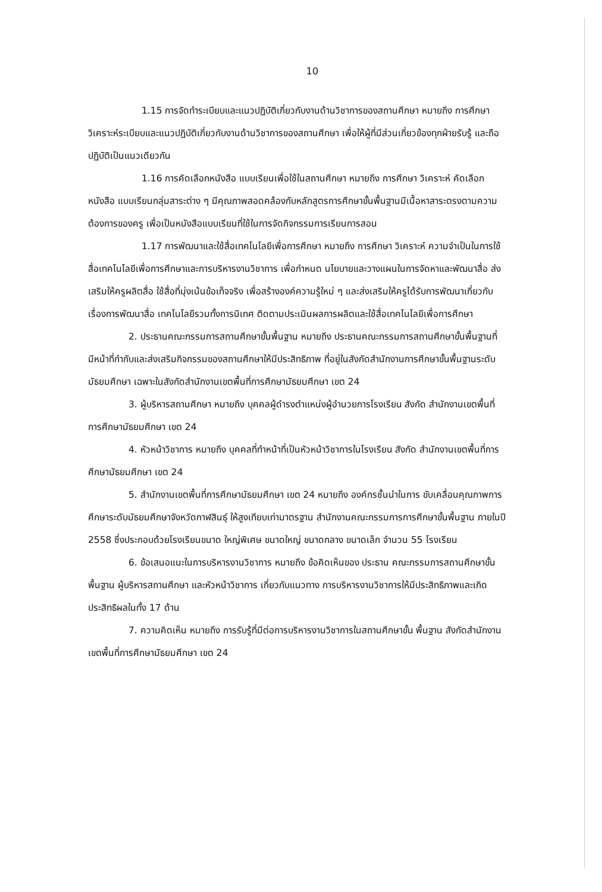10
1.15 การจัดทำระเบียบและแนวปฏิบัติเกี่ยวกับงานด้านวิชาการของสถานศึกษา หมายถึง การศึกษาวิเคราะห์ระเบียบและแนวปฏิบัติเกี่ยวกับงานด้านวิชาการของสถานศึกษา เพื่อให้ผู้ที่มีส่วนเกี่ยวข้องทุกฝ่ายรับรู้ และถือปฏิบัติเป็นแนวเดียวกัน
1.16 การคัดเลือกหนังสือ แบบเรียนเพื่อใช้ในสถานศึกษา หมายถึง การศึกษา วิเคราะห์ คัดเลือกหนังสือ แบบเรียนกลุ่มสาระต่าง ๆ มีคุณภาพสอดคล้องกับหลักสูตรการศึกษาขั้นพื้นฐานมีเนื้อหาสาระตรงตามความต้องการของครู เพื่อเป็นหนังสือแบบเรียนที่ใช้ในการจัดกิจกรรมการเรียนการสอน
1.17 การพัฒนาและใช้สื่อเทคโนโลยีเพื่อการศึกษา หมายถึง การศึกษา วิเคราะห์ ความจำเป็นในการใช้สื่อเทคโนโลยีเพื่อการศึกษาและการบริหารงานวิชาการ เพื่อกำหนด นโยบายและวางแผนในการจัดหาและพัฒนาสื่อ ส่งเสริมให้ครูผลิตสื่อ ใช้สื่อที่มุ่งเน้นข้อเท็จจริง เพื่อสร้างองค์ความรู้ใหม่ ๆ และส่งเสริมให้ครูได้รับการพัฒนาเกี่ยวกับเรื่องการพัฒนาสื่อ เทคโนโลยีรวมทั้งการนิเทศ ติดตามประเมินผลการผลิตและใช้สื่อเทคโนโลยีเพื่อการศึกษา
2. ประธานคณะกรรมการสถานศึกษาขั้นพื้นฐาน หมายถึง ประธานคณะกรรมการสถานศึกษาขั้นพื้นฐานที่มีหน้าที่กำกับและส่งเสริมกิจกรรมของสถานศึกษาให้มีประสิทธิภาพ ที่อยู่ในสังกัดสำนักงานการศึกษาขั้นพื้นฐานระดับมัธยมศึกษา เฉพาะในสังกัดสำนักงานเขตพื้นที่การศึกษามัธยมศึกษา เขต 24
3. ผู้บริหารสถานศึกษา หมายถึง บุคคลผู้ดำรงตำแหน่งผู้อำนวยการโรงเรียน สังกัด สำนักงานเขตพื้นที่การศึกษามัธยมศึกษา เขต 24
4. หัวหน้าวิชาการ หมายถึง บุคคลที่ทำหน้าที่เป็นหัวหน้าวิชาการในโรงเรียน สังกัด สำนักงานเขตพื้นที่การศึกษามัธยมศึกษา เขต 24
5. สำนักงานเขตพื้นที่การศึกษามัธยมศึกษา เขต 24 หมายถึง องค์กรชั้นนำในการ ขับเคลื่อนคุณภาพการศึกษาระดับมัธยมศึกษาจังหวัดกาฬสินธุ์ ให้สูงเทียบเท่ามาตรฐาน สำนักงานคณะกรรมการการศึกษาขั้นพื้นฐาน ภายในปี 2558 ซึ่งประกอบด้วยโรงเรียนขนาด ใหญ่พิเศษ ขนาดใหญ่ ขนาดกลาง ขนาดเล็ก จำนวน 55 โรงเรียน
6. ข้อเสนอแนะในการบริหารงานวิชาการ หมายถึง ข้อคิดเห็นของ ประธาน คณะกรรมการสถานศึกษาขั้นพื้นฐาน ผู้บริหารสถานศึกษา และหัวหน้าวิชาการ เกี่ยวกับแนวทาง การบริหารงานวิชาการให้มีประสิทธิภาพและเกิดประสิทธิผลในทั้ง 17 ด้าน
7. ความคิดเห็น หมายถึง การรับรู้ที่มีต่อการบริหารงานวิชาการในสถานศึกษาขั้น พื้นฐาน สังกัดสำนักงานเขตพื้นที่การศึกษามัธยมศึกษา เขต 24